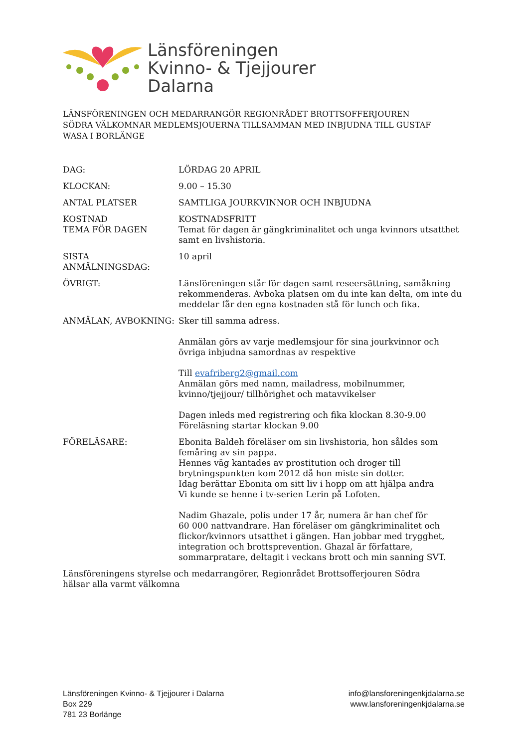Länsföreningen
Kvinno- & Tjejjourer
Dalarna
LÄNSFÖRENINGEN OCH MEDARRANGÖR REGIONRÅDET BROTTSOFFERJOUREN SÖDRA VÄLKOMNAR MEDLEMSJOUERNA TILLSAMMAN MED INBJUDNA TILL GUSTAF WASA I BORLÄNGE
DAG: LÖRDAG 20 APRIL
KLOCKAN: 9.00 – 15.30
ANTAL PLATSER SAMTLIGA JOURKVINNOR OCH INBJUDNA
KOSTNAD
TEMA FÖR DAGEN
KOSTNADSFRITT
Temat för dagen är gängkriminalitet och unga kvinnors utsatthet samt en livshistoria.
SISTA ANMÄLNINGSDAG: 10 april
ÖVRIGT: Länsföreningen står för dagen samt reseersättning, samåkning rekommenderas. Avboka platsen om du inte kan delta, om inte du meddelar får den egna kostnaden stå för lunch och fika.
ANMÄLAN, AVBOKNING: Sker till samma adress.
Anmälan görs av varje medlemsjour för sina jourkvinnor och övriga inbjudna samordnas av respektive
Till evafriberg2@gmail.com
Anmälan görs med namn, mailadress, mobilnummer, kvinno/tjejjour/ tillhörighet och matavvikelser
Dagen inleds med registrering och fika klockan 8.30-9.00
Föreläsning startar klockan 9.00
FÖRELÄSARE: Ebonita Baldeh föreläser om sin livshistoria, hon såldes som femåring av sin pappa.
Hennes väg kantades av prostitution och droger till brytningspunkten kom 2012 då hon miste sin dotter.
Idag berättar Ebonita om sitt liv i hopp om att hjälpa andra
Vi kunde se henne i tv-serien Lerin på Lofoten.
Nadim Ghazale, polis under 17 år, numera är han chef för
60 000 nattvandrare. Han föreläser om gängkriminalitet och flickor/kvinnors utsatthet i gängen. Han jobbar med trygghet, integration och brottsprevention. Ghazal är författare, sommarpratare, deltagit i veckans brott och min sanning SVT.
Länsföreningens styrelse och medarrangörer, Regionrådet Brottsofferjouren Södra
hälsar alla varmt välkomna
Länsföreningen Kvinno- & Tjejjourer i Dalarna
Box 229
781 23 Borlänge
info@lansforeningenkjdalarna.se
www.lansforeningenkjdalarna.se